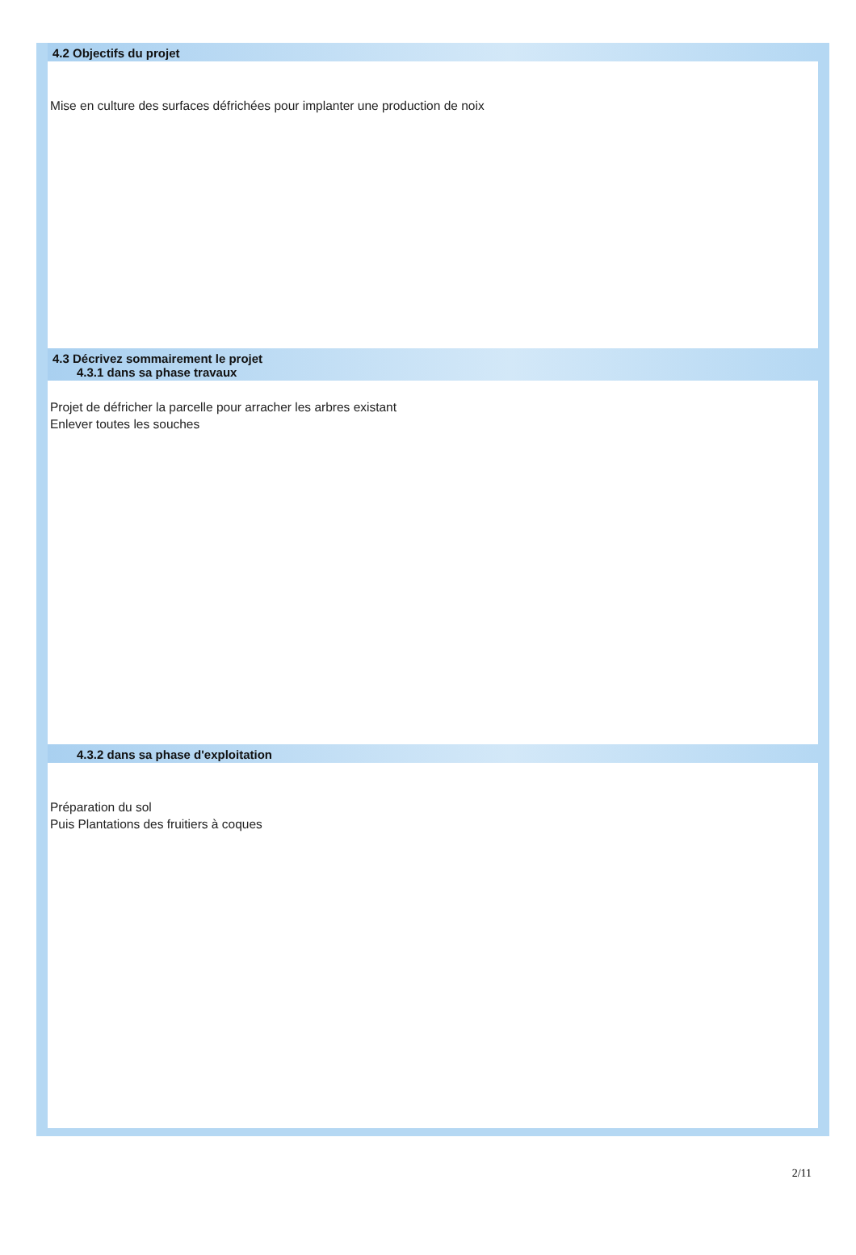4.2 Objectifs du projet
Mise en culture des surfaces défrichées pour implanter une production de noix
4.3 Décrivez sommairement le projet
4.3.1 dans sa phase travaux
Projet de défricher la parcelle pour arracher les arbres existant
Enlever toutes les souches
4.3.2 dans sa phase d'exploitation
Préparation du sol
Puis Plantations des fruitiers à coques
2/11